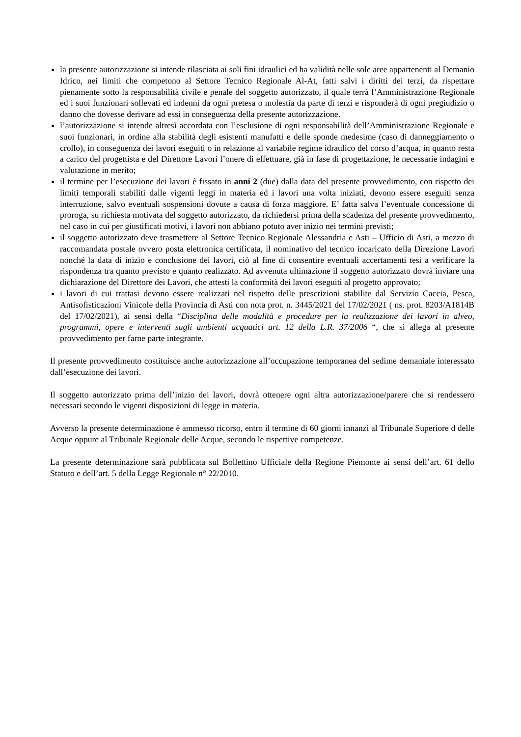la presente autorizzazione si intende rilasciata ai soli fini idraulici ed ha validità nelle sole aree appartenenti al Demanio Idrico, nei limiti che competono al Settore Tecnico Regionale Al-At, fatti salvi i diritti dei terzi, da rispettare pienamente sotto la responsabilità civile e penale del soggetto autorizzato, il quale terrà l’Amministrazione Regionale ed i suoi funzionari sollevati ed indenni da ogni pretesa o molestia da parte di terzi e risponderà di ogni pregiudizio o danno che dovesse derivare ad essi in conseguenza della presente autorizzazione.
l’autorizzazione si intende altresì accordata con l’esclusione di ogni responsabilità dell’Amministrazione Regionale e suoi funzionari, in ordine alla stabilità degli esistenti manufatti e delle sponde medesime (caso di danneggiamento o crollo), in conseguenza dei lavori eseguiti o in relazione al variabile regime idraulico del corso d’acqua, in quanto resta a carico del progettista e del Direttore Lavori l’onere di effettuare, già in fase di progettazione, le necessarie indagini e valutazione in merito;
il termine per l’esecuzione dei lavori è fissato in anni 2 (due) dalla data del presente provvedimento, con rispetto dei limiti temporali stabiliti dalle vigenti leggi in materia ed i lavori una volta iniziati, devono essere eseguiti senza interruzione, salvo eventuali sospensioni dovute a causa di forza maggiore. E’ fatta salva l’eventuale concessione di proroga, su richiesta motivata del soggetto autorizzato, da richiedersi prima della scadenza del presente provvedimento, nel caso in cui per giustificati motivi, i lavori non abbiano potuto aver inizio nei termini previsti;
il soggetto autorizzato deve trasmettere al Settore Tecnico Regionale Alessandria e Asti – Ufficio di Asti, a mezzo di raccomandata postale ovvero posta elettronica certificata, il nominativo del tecnico incaricato della Direzione Lavori nonché la data di inizio e conclusione dei lavori, ciò al fine di consentire eventuali accertamenti tesi a verificare la rispondenza tra quanto previsto e quanto realizzato. Ad avvenuta ultimazione il soggetto autorizzato dovrà inviare una dichiarazione del Direttore dei Lavori, che attesti la conformità dei lavori eseguiti al progetto approvato;
i lavori di cui trattasi devono essere realizzati nel rispetto delle prescrizioni stabilite dal Servizio Caccia, Pesca, Antisofisticazioni Vinicole della Provincia di Asti con nota prot. n. 3445/2021 del 17/02/2021 ( ns. prot. 8203/A1814B del 17/02/2021), ai sensi della “Disciplina delle modalità e procedure per la realizzazione dei lavori in alveo, programmi, opere e interventi sugli ambienti acquatici art. 12 della L.R. 37/2006 “, che si allega al presente provvedimento per farne parte integrante.
Il presente provvedimento costituisce anche autorizzazione all’occupazione temporanea del sedime demaniale interessato dall’esecuzione dei lavori.
Il soggetto autorizzato prima dell’inizio dei lavori, dovrà ottenere ogni altra autorizzazione/parere che si rendessero necessari secondo le vigenti disposizioni di legge in materia.
Avverso la presente determinazione è ammesso ricorso, entro il termine di 60 giorni innanzi al Tribunale Superiore d delle Acque oppure al Tribunale Regionale delle Acque, secondo le rispettive competenze.
La presente determinazione sarà pubblicata sul Bollettino Ufficiale della Regione Piemonte ai sensi dell’art. 61 dello Statuto e dell’art. 5 della Legge Regionale n° 22/2010.